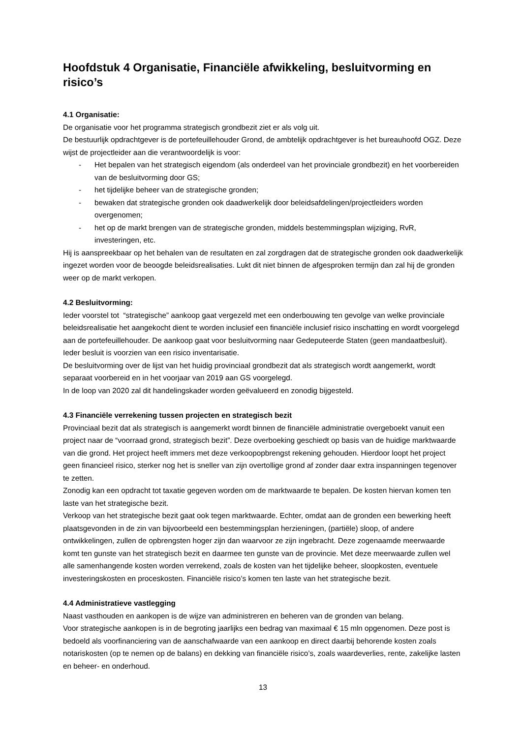Hoofdstuk 4 Organisatie, Financiële afwikkeling, besluitvorming en risico’s
4.1 Organisatie:
De organisatie voor het programma strategisch grondbezit ziet er als volg uit.
De bestuurlijk opdrachtgever is de portefeuillehouder Grond, de ambtelijk opdrachtgever is het bureauhoofd OGZ. Deze wijst de projectleider aan die verantwoordelijk is voor:
- Het bepalen van het strategisch eigendom (als onderdeel van het provinciale grondbezit) en het voorbereiden van de besluitvorming door GS;
- het tijdelijke beheer van de strategische gronden;
- bewaken dat strategische gronden ook daadwerkelijk door beleidsafdelingen/projectleiders worden overgenomen;
- het op de markt brengen van de strategische gronden, middels bestemmingsplan wijziging, RvR, investeringen, etc.
Hij is aanspreekbaar op het behalen van de resultaten en zal zorgdragen dat de strategische gronden ook daadwerkelijk ingezet worden voor de beoogde beleidsrealisaties. Lukt dit niet binnen de afgesproken termijn dan zal hij de gronden weer op de markt verkopen.
4.2 Besluitvorming:
Ieder voorstel tot “strategische” aankoop gaat vergezeld met een onderbouwing ten gevolge van welke provinciale beleidsrealisatie het aangekocht dient te worden inclusief een financiële inclusief risico inschatting en wordt voorgelegd aan de portefeuillehouder. De aankoop gaat voor besluitvorming naar Gedeputeerde Staten (geen mandaatbesluit). Ieder besluit is voorzien van een risico inventarisatie.
De besluitvorming over de lijst van het huidig provinciaal grondbezit dat als strategisch wordt aangemerkt, wordt separaat voorbereid en in het voorjaar van 2019 aan GS voorgelegd.
In de loop van 2020 zal dit handelingskader worden geëvalueerd en zonodig bijgesteld.
4.3 Financiële verrekening tussen projecten en strategisch bezit
Provinciaal bezit dat als strategisch is aangemerkt wordt binnen de financiële administratie overgeboekt vanuit een project naar de “voorraad grond, strategisch bezit”. Deze overboeking geschiedt op basis van de huidige marktwaarde van die grond. Het project heeft immers met deze verkoopopbrengst rekening gehouden. Hierdoor loopt het project geen financieel risico, sterker nog het is sneller van zijn overtollige grond af zonder daar extra inspanningen tegenover te zetten.
Zonodig kan een opdracht tot taxatie gegeven worden om de marktwaarde te bepalen. De kosten hiervan komen ten laste van het strategische bezit.
Verkoop van het strategische bezit gaat ook tegen marktwaarde. Echter, omdat aan de gronden een bewerking heeft plaatsgevonden in de zin van bijvoorbeeld een bestemmingsplan herzieningen, (partiële) sloop, of andere ontwikkelingen, zullen de opbrengsten hoger zijn dan waarvoor ze zijn ingebracht. Deze zogenaamde meerwaarde komt ten gunste van het strategisch bezit en daarmee ten gunste van de provincie. Met deze meerwaarde zullen wel alle samenhangende kosten worden verrekend, zoals de kosten van het tijdelijke beheer, sloopkosten, eventuele investeringskosten en proceskosten. Financiële risico’s komen ten laste van het strategische bezit.
4.4 Administratieve vastlegging
Naast vasthouden en aankopen is de wijze van administreren en beheren van de gronden van belang.
Voor strategische aankopen is in de begroting jaarlijks een bedrag van maximaal € 15 mln opgenomen. Deze post is bedoeld als voorfinanciering van de aanschafwaarde van een aankoop en direct daarbij behorende kosten zoals notariskosten (op te nemen op de balans) en dekking van financiële risico’s, zoals waardeverlies, rente, zakelijke lasten en beheer- en onderhoud.
13